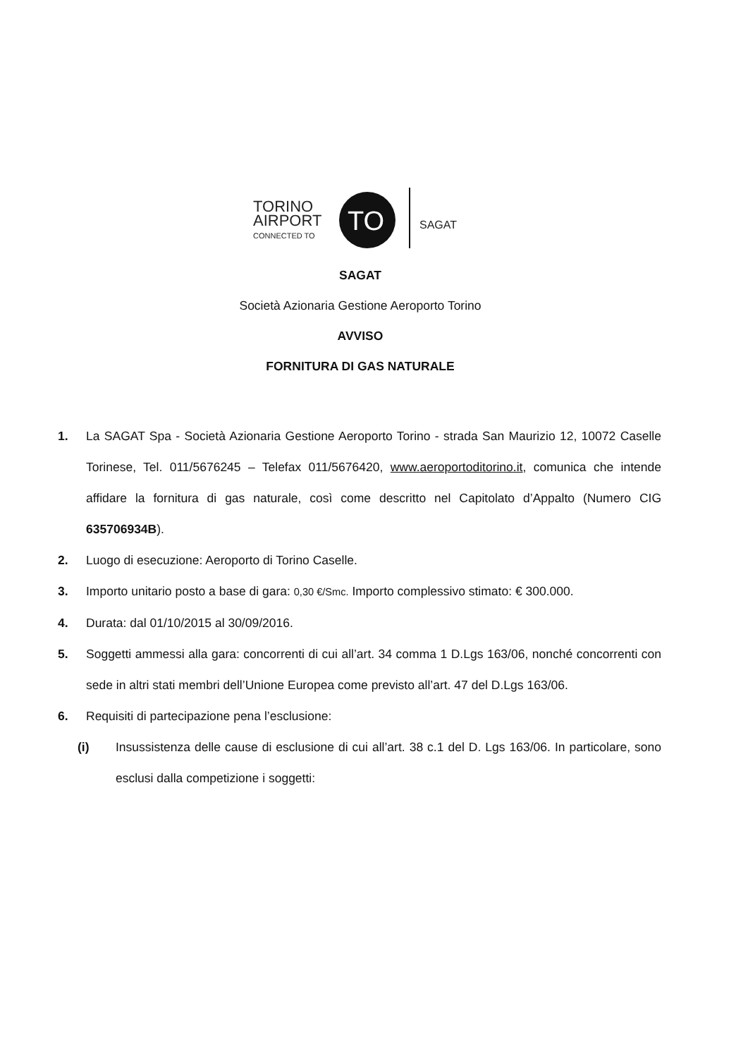TORINO
AIRPORT
CONNECTED TO
TO
SAGAT
SAGAT
Società Azionaria Gestione Aeroporto Torino
AVVISO
FORNITURA DI GAS NATURALE
1. La SAGAT Spa - Società Azionaria Gestione Aeroporto Torino - strada San Maurizio 12, 10072 Caselle Torinese, Tel. 011/5676245 – Telefax 011/5676420, www.aeroportoditorino.it, comunica che intende affidare la fornitura di gas naturale, così come descritto nel Capitolato d’Appalto (Numero CIG 635706934B).
2. Luogo di esecuzione: Aeroporto di Torino Caselle.
3. Importo unitario posto a base di gara: 0,30 €/Smc. Importo complessivo stimato: € 300.000.
4. Durata: dal 01/10/2015 al 30/09/2016.
5. Soggetti ammessi alla gara: concorrenti di cui all’art. 34 comma 1 D.Lgs 163/06, nonché concorrenti con sede in altri stati membri dell’Unione Europea come previsto all’art. 47 del D.Lgs 163/06.
6. Requisiti di partecipazione pena l’esclusione:
(i) Insussistenza delle cause di esclusione di cui all’art. 38 c.1 del D. Lgs 163/06. In particolare, sono esclusi dalla competizione i soggetti: